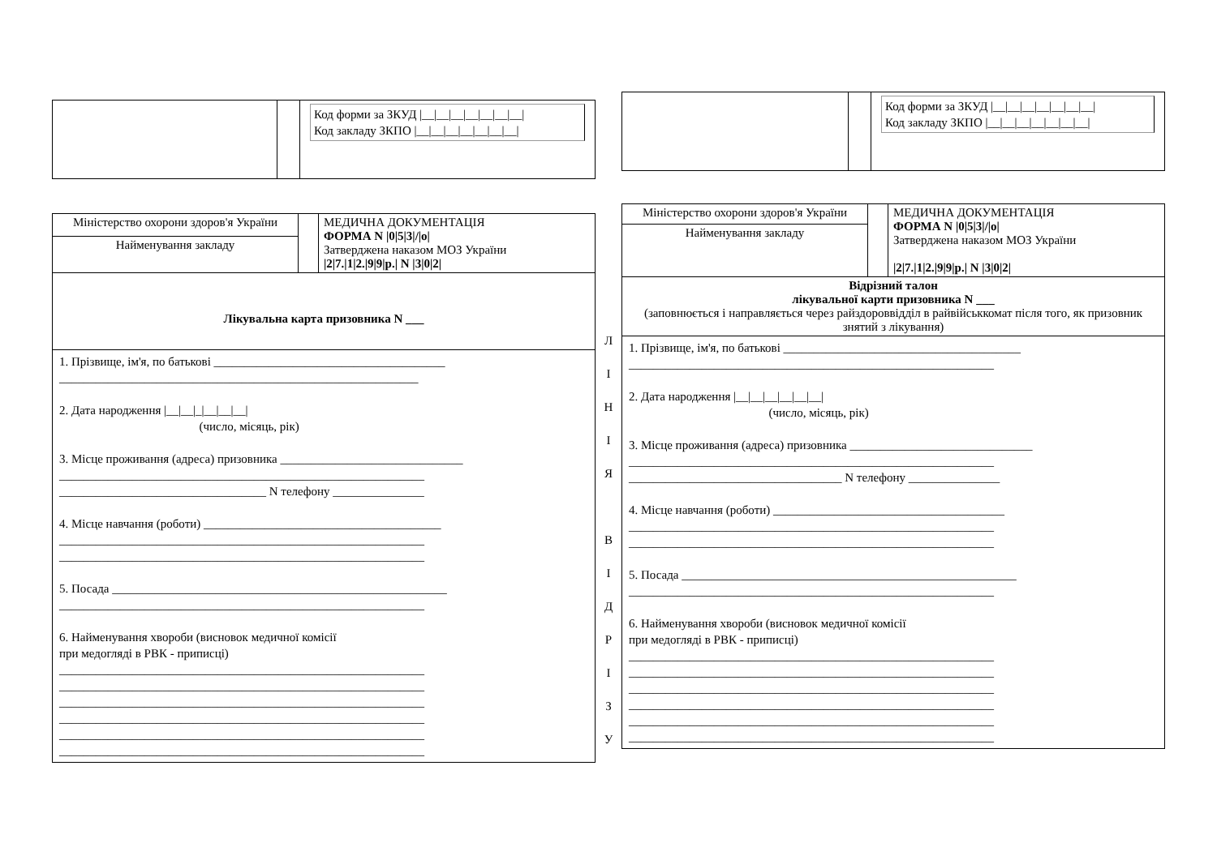Код форми за ЗКУД |__|__|__|__|__|__|__|
Код закладу ЗКПО |__|__|__|__|__|__|__|
| Міністерство охорони здоров'я України | | МЕДИЧНА ДОКУМЕНТАЦІЯ ФОРМА N /0/5/3///о/ Затверджена наказом МОЗ України /2/7./1/2./9/9/р./ N /3/0/2/ |
| Найменування закладу | | |
| Лікувальна карта призовника N ___ | | |
1. Прізвище, ім'я, по батькові ______________________________________
___________________________________________________________
2. Дата народження |__|__|_|__|__|__|
(число, місяць, рік)
3. Місце проживання (адреса) призовника ______________________________
____________________________________________________________
__________________________________ N телефону _______________
4. Місце навчання (роботи) _______________________________________
____________________________________________________________
____________________________________________________________
5. Посада _______________________________________________________
____________________________________________________________
6. Найменування хвороби (висновок медичної комісії
при медогляді в РВК - приписці)
____________________________________________________________
____________________________________________________________
____________________________________________________________
____________________________________________________________
____________________________________________________________
____________________________________________________________
Л
І
Н
І
Я
В
І
Д
Р
І
З
У
Код форми за ЗКУД |__|__|__|__|__|__|__|
Код закладу ЗКПО |__|__|__|__|__|__|__|
| Міністерство охорони здоров'я України | | МЕДИЧНА ДОКУМЕНТАЦІЯ ФОРМА N /0/5/3///о/ Затверджена наказом МОЗ України /2/7./1/2./9/9/р./ N /3/0/2/ |
| Найменування закладу | | |
| Відрізний талон лікувальної карти призовника N ___ (заповнюється і направляється через райздороввідділ в райвійськкомат після того, як призовник знятий з лікування) | | |
1. Прізвище, ім'я, по батькові _______________________________________
____________________________________________________________
2. Дата народження |__|__|__|__|__|__|
(число, місяць, рік)
3. Місце проживання (адреса) призовника ______________________________
____________________________________________________________
___________________________________ N телефону _______________
4. Місце навчання (роботи) ______________________________________
____________________________________________________________
____________________________________________________________
5. Посада _______________________________________________________
____________________________________________________________
6. Найменування хвороби (висновок медичної комісії
при медогляді в РВК - приписці)
____________________________________________________________
____________________________________________________________
____________________________________________________________
____________________________________________________________
____________________________________________________________
____________________________________________________________